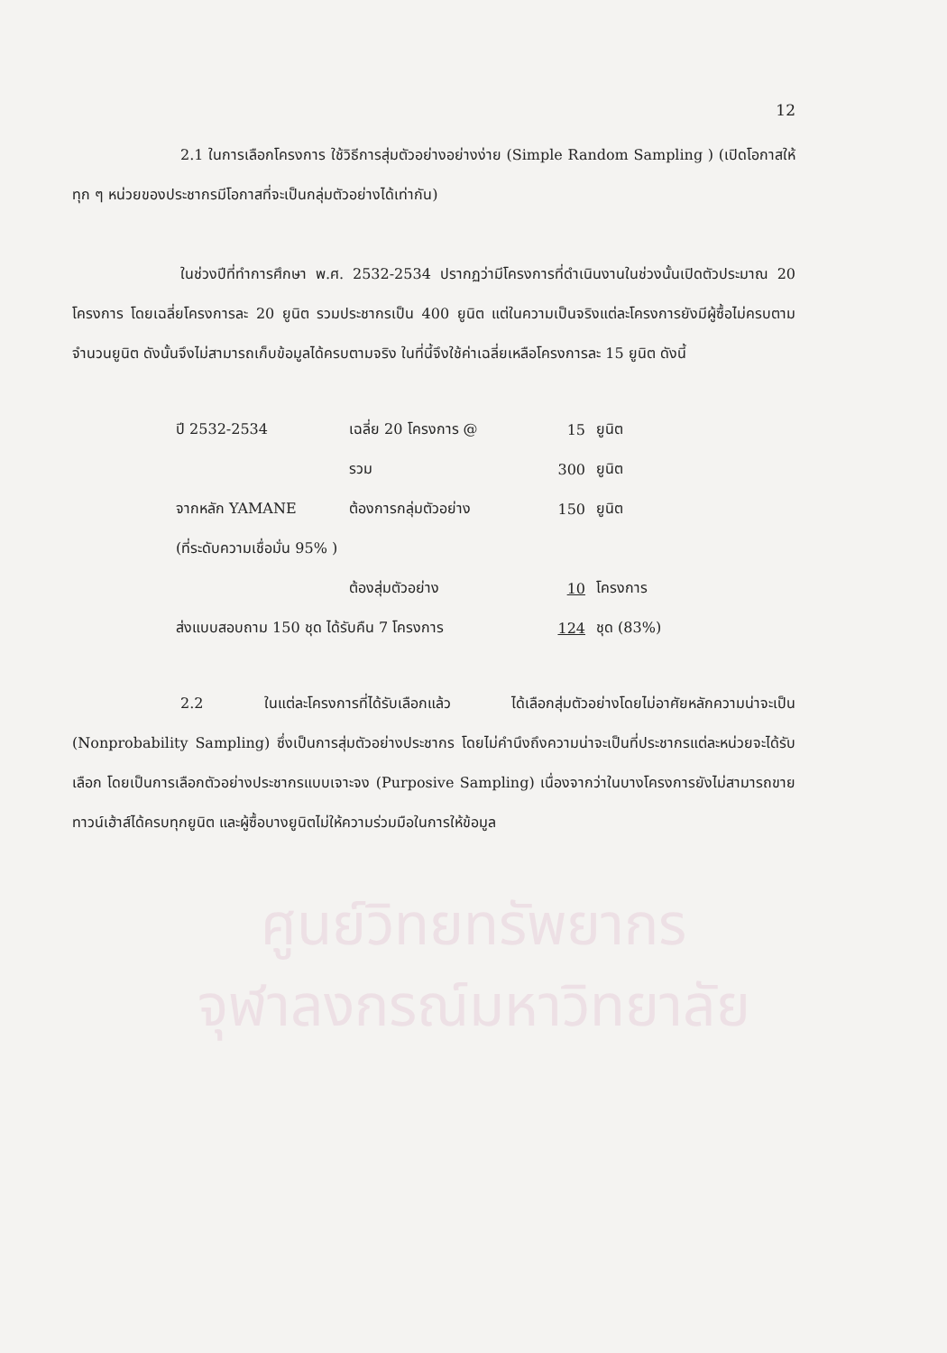12
2.1 ในการเลือกโครงการ ใช้วิธีการสุ่มตัวอย่างอย่างง่าย (Simple Random Sampling ) (เปิดโอกาสให้ทุก ๆ หน่วยของประชากรมีโอกาสที่จะเป็นกลุ่มตัวอย่างได้เท่ากัน)
ในช่วงปีที่ทำการศึกษา พ.ศ. 2532-2534 ปรากฏว่ามีโครงการที่ดำเนินงานในช่วงนั้นเปิดตัวประมาณ 20 โครงการ โดยเฉลี่ยโครงการละ 20 ยูนิต รวมประชากรเป็น 400 ยูนิต แต่ในความเป็นจริงแต่ละโครงการยังมีผู้ซื้อไม่ครบตามจำนวนยูนิต ดังนั้นจึงไม่สามารถเก็บข้อมูลได้ครบตามจริง ในที่นี้จึงใช้ค่าเฉลี่ยเหลือโครงการละ 15 ยูนิต ดังนี้
| ปี 2532-2534 | เฉลี่ย 20 โครงการ @ | 15 | ยูนิต |
| | รวม | 300 | ยูนิต |
| จากหลัก YAMANE | ต้องการกลุ่มตัวอย่าง | 150 | ยูนิต |
| (ที่ระดับความเชื่อมั่น 95% ) | | | |
| | ต้องสุ่มตัวอย่าง | 10 | โครงการ |
| ส่งแบบสอบถาม 150 ชุด ได้รับคืน 7 โครงการ | | 124 | ชุด (83%) |
2.2 ในแต่ละโครงการที่ได้รับเลือกแล้ว ได้เลือกสุ่มตัวอย่างโดยไม่อาศัยหลักความน่าจะเป็น (Nonprobability Sampling) ซึ่งเป็นการสุ่มตัวอย่างประชากร โดยไม่คำนึงถึงความน่าจะเป็นที่ประชากรแต่ละหน่วยจะได้รับเลือก โดยเป็นการเลือกตัวอย่างประชากรแบบเจาะจง (Purposive Sampling) เนื่องจากว่าในบางโครงการยังไม่สามารถขายทาวน์เฮ้าส์ได้ครบทุกยูนิต และผู้ซื้อบางยูนิตไม่ให้ความร่วมมือในการให้ข้อมูล
ศูนย์วิทยทรัพยากร
จุฬาลงกรณ์มหาวิทยาลัย